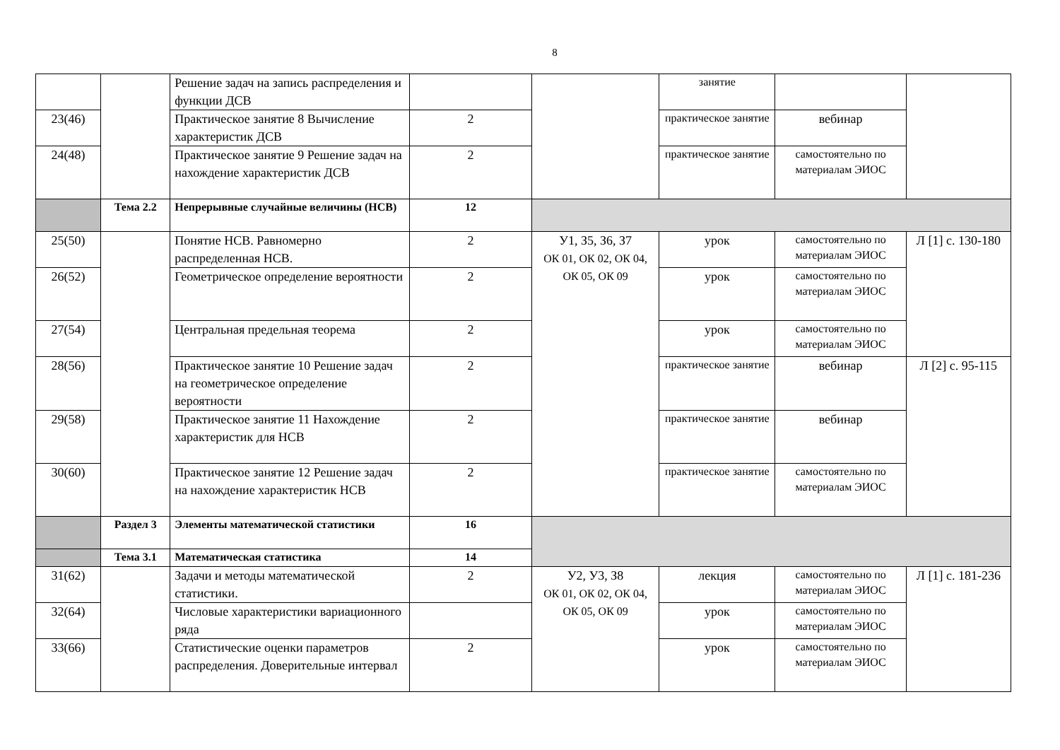8
| | | Решение задач на запись распределения и функции ДСВ | | | занятие | | |
| 23(46) | | Практическое занятие 8 Вычисление характеристик ДСВ | 2 | | практическое занятие | вебинар | |
| 24(48) | | Практическое занятие 9 Решение задач на нахождение характеристик ДСВ | 2 | | практическое занятие | самостоятельно по материалам ЭИОС | |
| | Тема 2.2 | Непрерывные случайные величины (НСВ) | 12 | | | | |
| 25(50) | | Понятие НСВ. Равномерно распределенная НСВ. | 2 | У1, З5, З6, З7 ОК 01, ОК 02, ОК 04, ОК 05, ОК 09 | урок | самостоятельно по материалам ЭИОС | Л [1] с. 130-180 |
| 26(52) | | Геометрическое определение вероятности | 2 | | урок | самостоятельно по материалам ЭИОС | |
| 27(54) | | Центральная предельная теорема | 2 | | урок | самостоятельно по материалам ЭИОС | |
| 28(56) | | Практическое занятие 10 Решение задач на геометрическое определение вероятности | 2 | | практическое занятие | вебинар | Л [2] с. 95-115 |
| 29(58) | | Практическое занятие 11 Нахождение характеристик для НСВ | 2 | | практическое занятие | вебинар | |
| 30(60) | | Практическое занятие 12 Решение задач на нахождение характеристик НСВ | 2 | | практическое занятие | самостоятельно по материалам ЭИОС | |
| | Раздел 3 | Элементы математической статистики | 16 | | | | |
| | Тема 3.1 | Математическая статистика | 14 | | | | |
| 31(62) | | Задачи и методы математической статистики. | 2 | У2, У3, З8 ОК 01, ОК 02, ОК 04, ОК 05, ОК 09 | лекция | самостоятельно по материалам ЭИОС | Л [1] с. 181-236 |
| 32(64) | | Числовые характеристики вариационного ряда | | | урок | самостоятельно по материалам ЭИОС | |
| 33(66) | | Статистические оценки параметров распределения. Доверительные интервал | 2 | | урок | самостоятельно по материалам ЭИОС | |